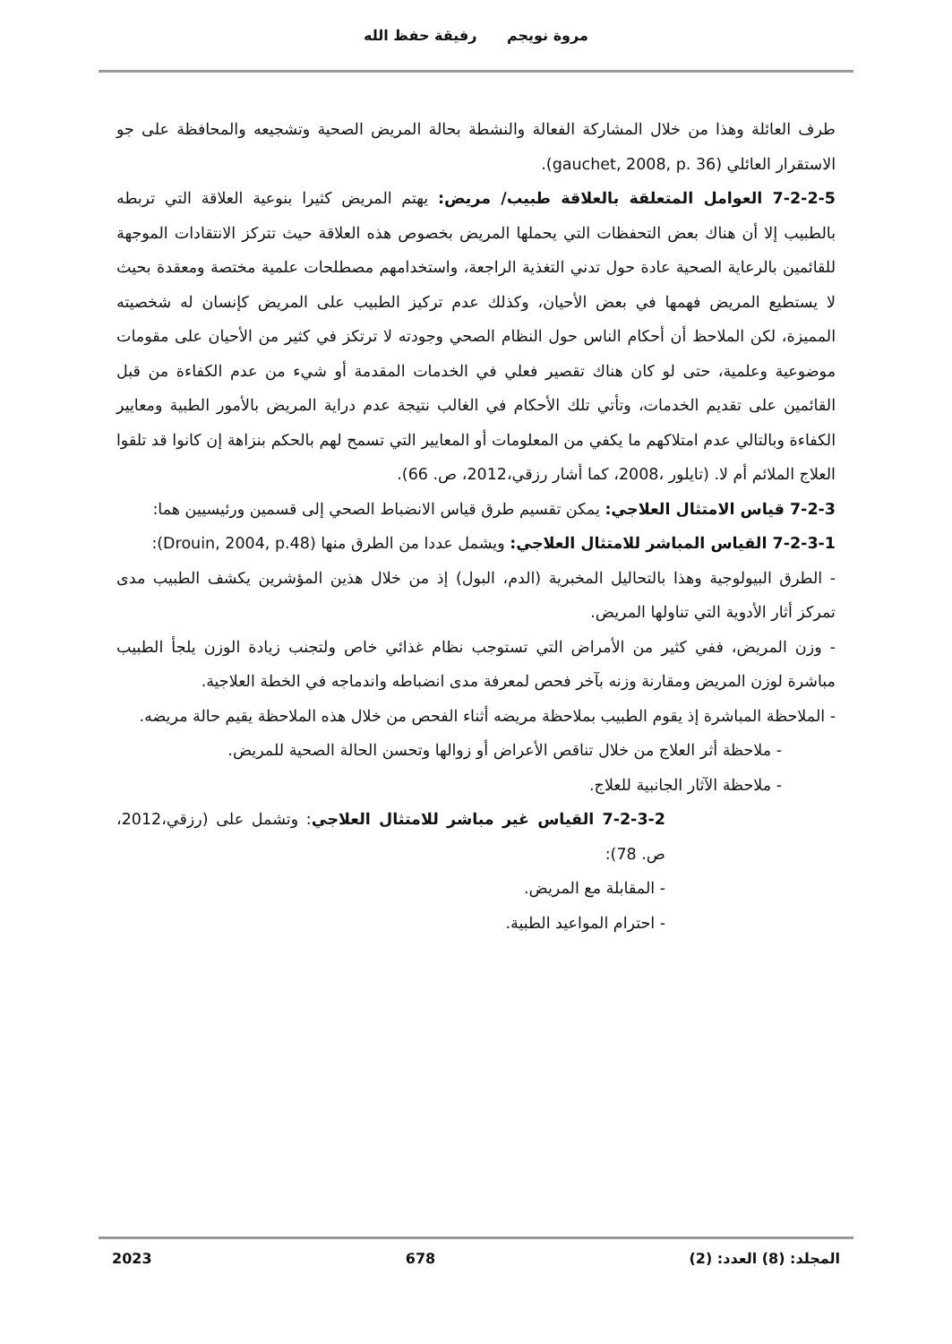مروة نويجم رفيقة حفظ الله
طرف العائلة وهذا من خلال المشاركة الفعالة والنشطة بحالة المريض الصحية وتشجيعه والمحافظة على جو الاستقرار العائلي (gauchet, 2008, p. 36).
7-2-2-5 العوامل المتعلقة بالعلاقة طبيب/ مريض: يهتم المريض كثيرا بنوعية العلاقة التي تربطه بالطبيب إلا أن هناك بعض التحفظات التي يحملها المريض بخصوص هذه العلاقة حيث تتركز الانتقادات الموجهة للقائمين بالرعاية الصحية عادة حول تدني التغذية الراجعة، واستخدامهم مصطلحات علمية مختصة ومعقدة بحيث لا يستطيع المريض فهمها في بعض الأحيان، وكذلك عدم تركيز الطبيب على المريض كإنسان له شخصيته المميزة، لكن الملاحظ أن أحكام الناس حول النظام الصحي وجودته لا ترتكز في كثير من الأحيان على مقومات موضوعية وعلمية، حتى لو كان هناك تقصير فعلي في الخدمات المقدمة أو شيء من عدم الكفاءة من قبل القائمين على تقديم الخدمات، وتأتي تلك الأحكام في الغالب نتيجة عدم دراية المريض بالأمور الطبية ومعايير الكفاءة وبالتالي عدم امتلاكهم ما يكفي من المعلومات أو المعايير التي تسمح لهم بالحكم بنزاهة إن كانوا قد تلقوا العلاج الملائم أم لا. (تايلور ،2008، كما أشار رزقي،2012، ص. 66).
7-2-3 قياس الامتثال العلاجي: يمكن تقسيم طرق قياس الانضباط الصحي إلى قسمين ورئيسيين هما:
7-2-3-1 القياس المباشر للامتثال العلاجي: ويشمل عددا من الطرق منها (Drouin, 2004, p.48):
- الطرق البيولوجية وهذا بالتحاليل المخبرية (الدم، البول) إذ من خلال هذين المؤشرين يكشف الطبيب مدى تمركز أثار الأدوية التي تناولها المريض.
- وزن المريض، ففي كثير من الأمراض التي تستوجب نظام غذائي خاص ولتجنب زيادة الوزن يلجأ الطبيب مباشرة لوزن المريض ومقارنة وزنه بآخر فحص لمعرفة مدى انضباطه واندماجه في الخطة العلاجية.
- الملاحظة المباشرة إذ يقوم الطبيب بملاحظة مريضه أثناء الفحص من خلال هذه الملاحظة يقيم حالة مريضه.
- ملاحظة أثر العلاج من خلال تناقص الأعراض أو زوالها وتحسن الحالة الصحية للمريض.
- ملاحظة الآثار الجانبية للعلاج.
7-2-3-2 القياس غير مباشر للامتثال العلاجي: وتشمل على (رزقي،2012، ص. 78):
- المقابلة مع المريض.
- احترام المواعيد الطبية.
المجلد: (8) العدد: (2) 678 2023